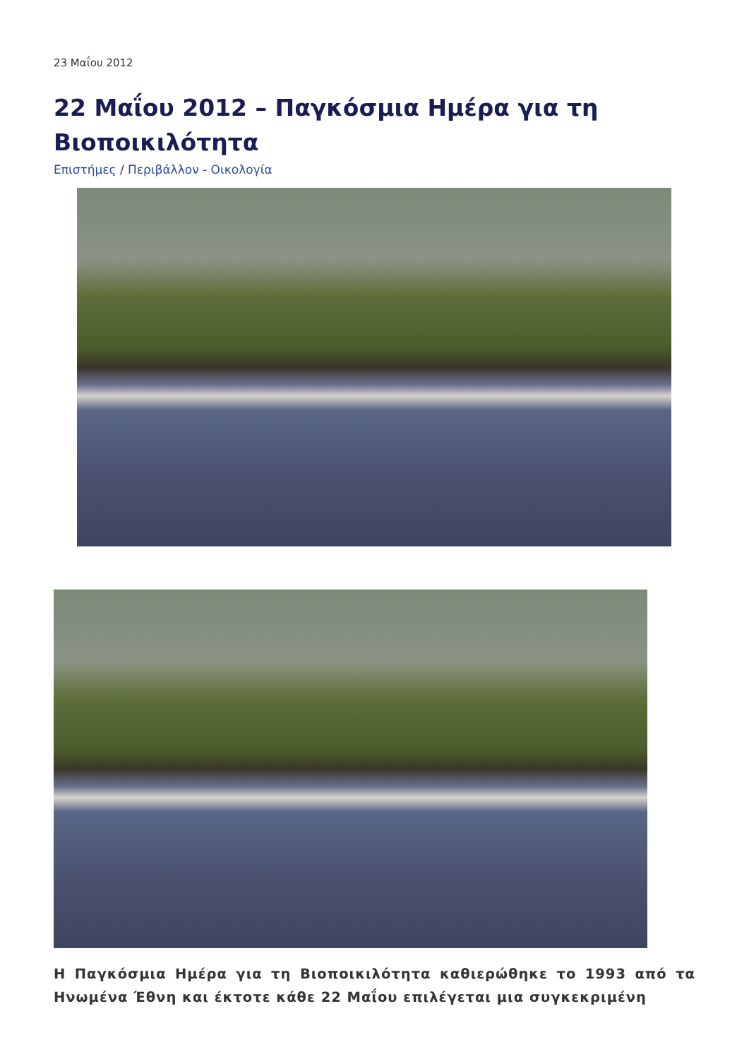23 Μαΐου 2012
22 Μαΐου 2012 – Παγκόσμια Ημέρα για τη Βιοποικιλότητα
Επιστήμες / Περιβάλλον - Οικολογία
Η Παγκόσμια Ημέρα για τη Βιοποικιλότητα καθιερώθηκε το 1993 από τα Ηνωμένα Έθνη και έκτοτε κάθε 22 Μαΐου επιλέγεται μια συγκεκριμένη